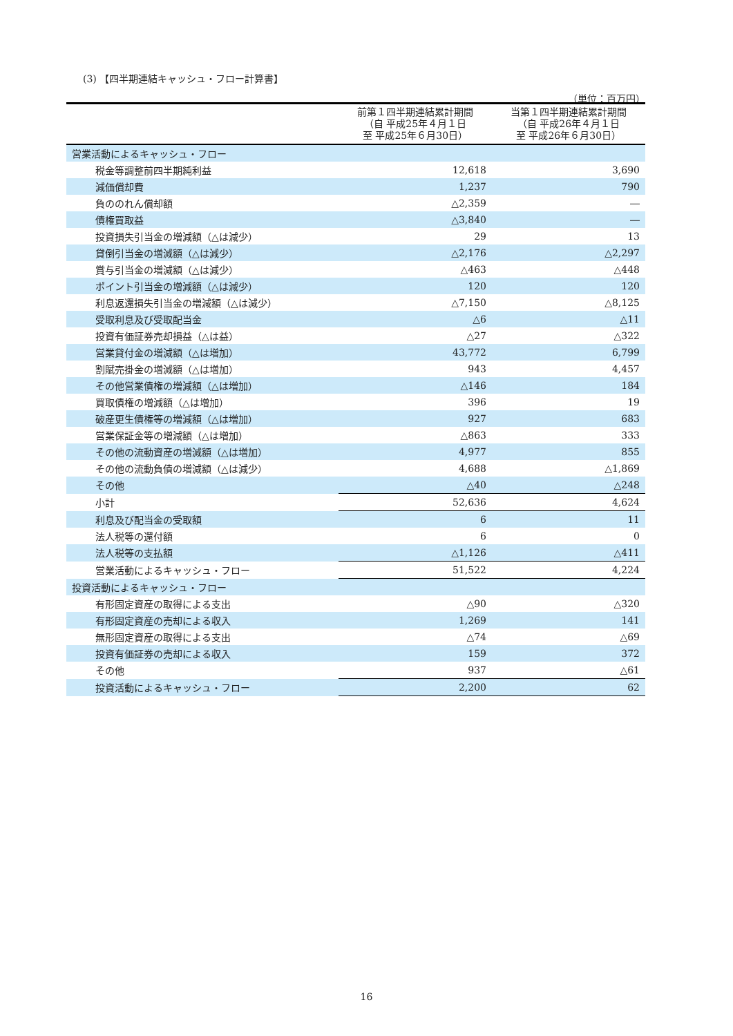(3) 【四半期連結キャッシュ・フロー計算書】
（単位：百万円）
| | 前第１四半期連結累計期間 （自 平成25年４月１日 至 平成25年６月30日） | 当第１四半期連結累計期間 （自 平成26年４月１日 至 平成26年６月30日） |
| --- | --- | --- |
| 営業活動によるキャッシュ・フロー | | |
| 税金等調整前四半期純利益 | 12,618 | 3,690 |
| 減価償却費 | 1,237 | 790 |
| 負ののれん償却額 | △2,359 | ― |
| 債権買取益 | △3,840 | ― |
| 投資損失引当金の増減額（△は減少） | 29 | 13 |
| 貸倒引当金の増減額（△は減少） | △2,176 | △2,297 |
| 賞与引当金の増減額（△は減少） | △463 | △448 |
| ポイント引当金の増減額（△は減少） | 120 | 120 |
| 利息返還損失引当金の増減額（△は減少） | △7,150 | △8,125 |
| 受取利息及び受取配当金 | △6 | △11 |
| 投資有価証券売却損益（△は益） | △27 | △322 |
| 営業貸付金の増減額（△は増加） | 43,772 | 6,799 |
| 割賦売掛金の増減額（△は増加） | 943 | 4,457 |
| その他営業債権の増減額（△は増加） | △146 | 184 |
| 買取債権の増減額（△は増加） | 396 | 19 |
| 破産更生債権等の増減額（△は増加） | 927 | 683 |
| 営業保証金等の増減額（△は増加） | △863 | 333 |
| その他の流動資産の増減額（△は増加） | 4,977 | 855 |
| その他の流動負債の増減額（△は減少） | 4,688 | △1,869 |
| その他 | △40 | △248 |
| 小計 | 52,636 | 4,624 |
| 利息及び配当金の受取額 | 6 | 11 |
| 法人税等の還付額 | 6 | 0 |
| 法人税等の支払額 | △1,126 | △411 |
| 営業活動によるキャッシュ・フロー | 51,522 | 4,224 |
| 投資活動によるキャッシュ・フロー | | |
| 有形固定資産の取得による支出 | △90 | △320 |
| 有形固定資産の売却による収入 | 1,269 | 141 |
| 無形固定資産の取得による支出 | △74 | △69 |
| 投資有価証券の売却による収入 | 159 | 372 |
| その他 | 937 | △61 |
| 投資活動によるキャッシュ・フロー | 2,200 | 62 |
16